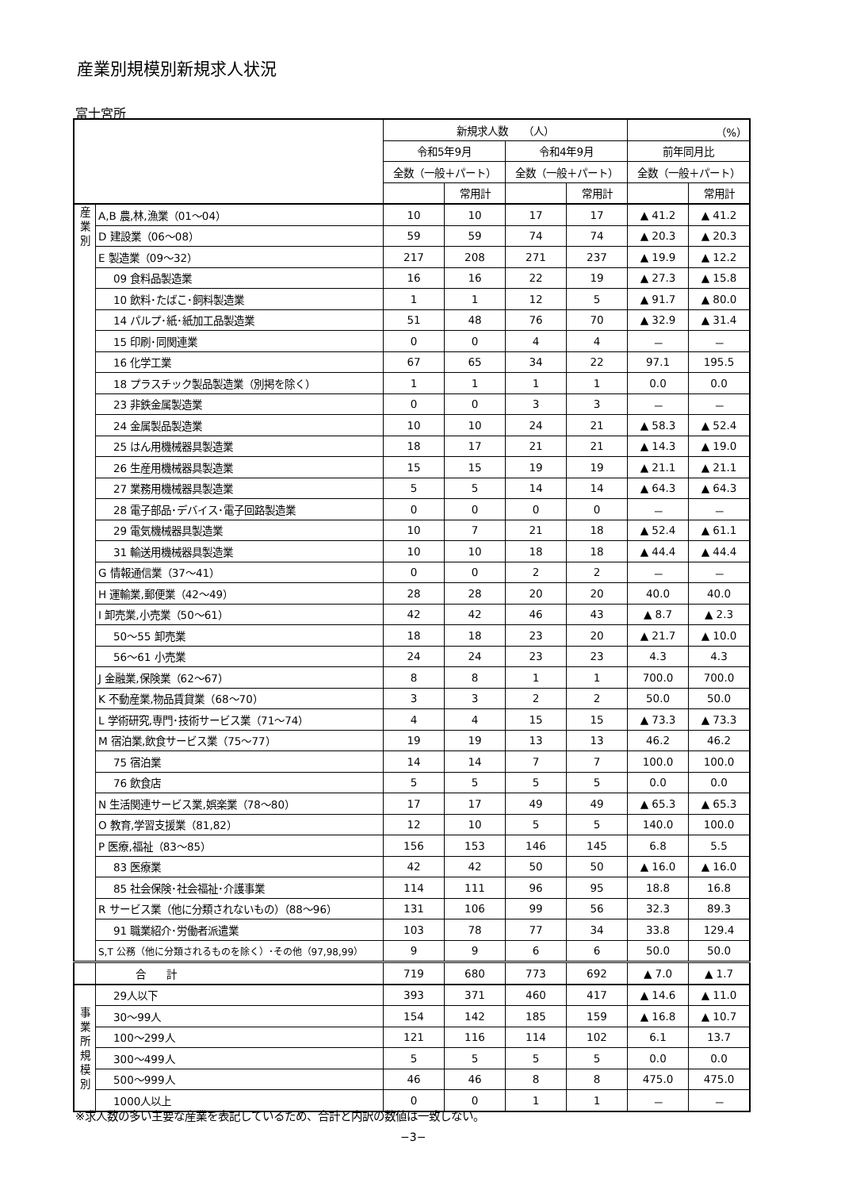産業別規模別新規求人状況
富士宮所
| | | 新規求人数 （人） | | | | （%） | |
| --- | --- | --- | --- | --- | --- | --- | --- |
| | | 令和5年9月 | | 令和4年9月 | | 前年同月比 | |
| | | 全数（一般＋パート） | | 全数（一般＋パート） | | 全数（一般＋パート） | |
| | | | 常用計 | | 常用計 | | 常用計 |
| 産 業 別 | A,B 農,林,漁業（01～04） | 10 | 10 | 17 | 17 | ▲ 41.2 | ▲ 41.2 |
| | D 建設業（06～08） | 59 | 59 | 74 | 74 | ▲ 20.3 | ▲ 20.3 |
| | E 製造業（09～32） | 217 | 208 | 271 | 237 | ▲ 19.9 | ▲ 12.2 |
| | 09 食料品製造業 | 16 | 16 | 22 | 19 | ▲ 27.3 | ▲ 15.8 |
| | 10 飲料･たばこ･飼料製造業 | 1 | 1 | 12 | 5 | ▲ 91.7 | ▲ 80.0 |
| | 14 パルプ･紙･紙加工品製造業 | 51 | 48 | 76 | 70 | ▲ 32.9 | ▲ 31.4 |
| | 15 印刷･同関連業 | 0 | 0 | 4 | 4 | － | － |
| | 16 化学工業 | 67 | 65 | 34 | 22 | 97.1 | 195.5 |
| | 18 プラスチック製品製造業（別掲を除く） | 1 | 1 | 1 | 1 | 0.0 | 0.0 |
| | 23 非鉄金属製造業 | 0 | 0 | 3 | 3 | － | － |
| | 24 金属製品製造業 | 10 | 10 | 24 | 21 | ▲ 58.3 | ▲ 52.4 |
| | 25 はん用機械器具製造業 | 18 | 17 | 21 | 21 | ▲ 14.3 | ▲ 19.0 |
| | 26 生産用機械器具製造業 | 15 | 15 | 19 | 19 | ▲ 21.1 | ▲ 21.1 |
| | 27 業務用機械器具製造業 | 5 | 5 | 14 | 14 | ▲ 64.3 | ▲ 64.3 |
| | 28 電子部品･デバイス･電子回路製造業 | 0 | 0 | 0 | 0 | － | － |
| | 29 電気機械器具製造業 | 10 | 7 | 21 | 18 | ▲ 52.4 | ▲ 61.1 |
| | 31 輸送用機械器具製造業 | 10 | 10 | 18 | 18 | ▲ 44.4 | ▲ 44.4 |
| | G 情報通信業（37～41） | 0 | 0 | 2 | 2 | － | － |
| | H 運輸業,郵便業（42～49） | 28 | 28 | 20 | 20 | 40.0 | 40.0 |
| | I 卸売業,小売業（50～61） | 42 | 42 | 46 | 43 | ▲ 8.7 | ▲ 2.3 |
| | 50～55 卸売業 | 18 | 18 | 23 | 20 | ▲ 21.7 | ▲ 10.0 |
| | 56～61 小売業 | 24 | 24 | 23 | 23 | 4.3 | 4.3 |
| | J 金融業,保険業（62～67） | 8 | 8 | 1 | 1 | 700.0 | 700.0 |
| | K 不動産業,物品賃貸業（68～70） | 3 | 3 | 2 | 2 | 50.0 | 50.0 |
| | L 学術研究,専門･技術サービス業（71～74） | 4 | 4 | 15 | 15 | ▲ 73.3 | ▲ 73.3 |
| | M 宿泊業,飲食サービス業（75～77） | 19 | 19 | 13 | 13 | 46.2 | 46.2 |
| | 75 宿泊業 | 14 | 14 | 7 | 7 | 100.0 | 100.0 |
| | 76 飲食店 | 5 | 5 | 5 | 5 | 0.0 | 0.0 |
| | N 生活関連サービス業,娯楽業（78～80） | 17 | 17 | 49 | 49 | ▲ 65.3 | ▲ 65.3 |
| | O 教育,学習支援業（81,82） | 12 | 10 | 5 | 5 | 140.0 | 100.0 |
| | P 医療,福祉（83～85） | 156 | 153 | 146 | 145 | 6.8 | 5.5 |
| | 83 医療業 | 42 | 42 | 50 | 50 | ▲ 16.0 | ▲ 16.0 |
| | 85 社会保険･社会福祉･介護事業 | 114 | 111 | 96 | 95 | 18.8 | 16.8 |
| | R サービス業（他に分類されないもの）（88～96） | 131 | 106 | 99 | 56 | 32.3 | 89.3 |
| | 91 職業紹介･労働者派遣業 | 103 | 78 | 77 | 34 | 33.8 | 129.4 |
| | S,T 公務（他に分類されるものを除く）･その他（97,98,99） | 9 | 9 | 6 | 6 | 50.0 | 50.0 |
| | 合 計 | 719 | 680 | 773 | 692 | ▲ 7.0 | ▲ 1.7 |
| 事 業 所 規 模 別 | 29人以下 | 393 | 371 | 460 | 417 | ▲ 14.6 | ▲ 11.0 |
| | 30～99人 | 154 | 142 | 185 | 159 | ▲ 16.8 | ▲ 10.7 |
| | 100～299人 | 121 | 116 | 114 | 102 | 6.1 | 13.7 |
| | 300～499人 | 5 | 5 | 5 | 5 | 0.0 | 0.0 |
| | 500～999人 | 46 | 46 | 8 | 8 | 475.0 | 475.0 |
| | 1000人以上 | 0 | 0 | 1 | 1 | － | － |
※求人数の多い主要な産業を表記しているため、合計と内訳の数値は一致しない。
−3−